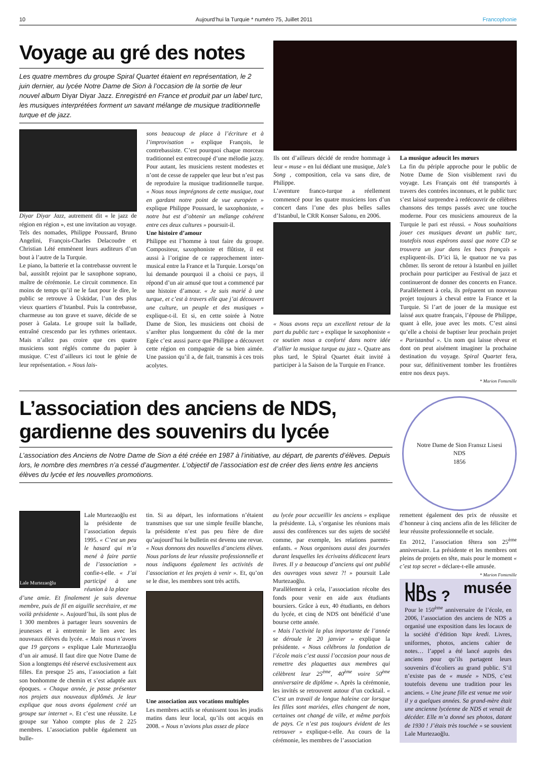10 Aujourd’hui la Turquie * numéro 75, Juillet 2011 Francophonie
Voyage au gré des notes
Les quatre membres du groupe Spiral Quartet étaient en représentation, le 2 juin dernier, au lycée Notre Dame de Sion à l’occasion de la sortie de leur nouvel album Diyar Diyar Jazz. Enregistré en France et produit par un label turc, les musiques interprétées forment un savant mélange de musique traditionnelle turque et de jazz.
Diyar Diyar Jazz, autrement dit « le jazz de région en région », est une invitation au voyage.
Tels des nomades, Philippe Poussard, Bruno Angelini, François-Charles Delacoudre et Christian Lété emmènent leurs auditeurs d’un bout à l’autre de la Turquie.
Le piano, la batterie et la contrebasse ouvrent le bal, aussitôt rejoint par le saxophone soprano, maître de cérémonie. Le circuit commence. En moins de temps qu’il ne le faut pour le dire, le public se retrouve à Üsküdar, l’un des plus vieux quartiers d’Istanbul. Puis la contrebasse, charmeuse au ton grave et suave, décide de se poser à Galata. Le groupe suit la ballade, entraîné crescendo par les rythmes orientaux. Mais n’allez pas croire que ces quatre musiciens sont réglés comme du papier à musique. C’est d’ailleurs ici tout le génie de leur représentation. « Nous lais-
sons beaucoup de place à l’écriture et à l’improvisation » explique François, le contrebassiste. C’est pourquoi chaque morceau traditionnel est entrecoupé d’une mélodie jazzy. Pour autant, les musiciens restent modestes et n’ont de cesse de rappeler que leur but n’est pas de reproduire la musique traditionnelle turque. « Nous nous imprégnons de cette musique, tout en gardant notre point de vue européen » explique Philippe Poussard, le saxophoniste, « notre but est d’obtenir un mélange cohérent entre ces deux cultures » poursuit-il.
Une histoire d’amour
Philippe est l’homme à tout faire du groupe. Compositeur, saxophoniste et flûtiste, il est aussi à l’origine de ce rapprochement inter-musical entre la France et la Turquie. Lorsqu’on lui demande pourquoi il a choisi ce pays, il répond d’un air amusé que tout a commencé par une histoire d’amour. « Je suis marié à une turque, et c’est à travers elle que j’ai découvert une culture, un peuple et des musiques » explique-t-il. Et si, en cette soirée à Notre Dame de Sion, les musiciens ont choisi de s’arrêter plus longuement du côté de la mer Egée c’est aussi parce que Philippe a découvert cette région en compagnie de sa bien aimée. Une passion qu’il a, de fait, transmis à ces trois acolytes.
Ils ont d’ailleurs décidé de rendre hommage à leur « muse » en lui dédiant une musique, Jale’s Song , composition, cela va sans dire, de Philippe.
L’aventure franco-turque a réellement commencé pour les quatre musiciens lors d’un concert dans l’une des plus belles salles d’Istanbul, le CRR Konser Salonu, en 2006.
« Nous avons reçu un excellent retour de la part du public turc » explique le saxophoniste « ce soutien nous a conforté dans notre idée d’allier la musique turque au jazz ». Quatre ans plus tard, le Spiral Quartet était invité à participer à la Saison de la Turquie en France.
La musique adoucit les mœurs
La fin du périple approche pour le public de Notre Dame de Sion visiblement ravi du voyage. Les Français ont été transportés à travers des contrées inconnues, et le public turc s’est laissé surprendre à redécouvrir de célèbres chansons des temps passés avec une touche moderne. Pour ces musiciens amoureux de la Turquie le pari est réussi. « Nous souhaitions jouer ces musiques devant un public turc, toutefois nous espérons aussi que notre CD se trouvera un jour dans les bacs français » expliquent-ils. D’ici là, le quatuor ne va pas chômer. Ils seront de retour à Istanbul en juillet prochain pour participer au Festival de jazz et continueront de donner des concerts en France. Parallèlement à cela, ils préparent un nouveau projet toujours à cheval entre la France et la Turquie. Si l’art de jouer de la musique est laissé aux quatre français, l’épouse de Philippe, quant à elle, joue avec les mots. C’est ainsi qu’elle a choisi de baptiser leur prochain projet « Paristanbul ». Un nom qui laisse rêveur et dont on peut aisément imaginer la prochaine destination du voyage. Spiral Quartet fera, pour sur, définitivement tomber les frontières entre nos deux pays.
* Marion Fontenille
L’association des anciens de NDS, gardienne des souvenirs du lycée
L’association des Anciens de Notre Dame de Sion a été créée en 1987 à l’initiative, au départ, de parents d’élèves. Depuis lors, le nombre des membres n’a cessé d’augmenter. L’objectif de l’association est de créer des liens entre les anciens élèves du lycée et les nouvelles promotions.
Notre Dame de Sion Fransız Lisesi
NDS
1856
Lale Murtezaoğlu
Lale Murtezaoğlu est la présidente de l’association depuis 1995. « C’est un peu le hasard qui m’a mené à faire partie de l’association » confie-t-elle. « J’ai participé à une réunion à la place
d’une amie. Et finalement je suis devenue membre, puis de fil en aiguille secrétaire, et me voilà présidente ». Aujourd’hui, ils sont plus de 1 300 membres à partager leurs souvenirs de jeunesses et à entretenir le lien avec les nouveaux élèves du lycée. « Mais nous n’avons que 19 garçons » explique Lale Murtezaoğlu d’un air amusé. Il faut dire que Notre Dame de Sion a longtemps été réservé exclusivement aux filles. En presque 25 ans, l’association a fait son bonhomme de chemin et s’est adaptée aux époques. « Chaque année, je passe présenter nos projets aux nouveaux diplômés. Je leur explique que nous avons également créé un groupe sur internet ». Et c’est une réussite. Le groupe sur Yahoo compte plus de 2 225 membres. L’association publie également un bulle-
tin. Si au départ, les informations n’étaient transmises que sur une simple feuille blanche, la présidente n’est pas peu fière de dire qu’aujourd’hui le bulletin est devenu une revue. « Nous donnons des nouvelles d’anciens élèves. Nous parlons de leur réussite professionnelle et nous indiquons également les activités de l’association et les projets à venir ». Et, qu’on se le dise, les membres sont très actifs.
Une association aux vocations multiples
Les membres actifs se réunissent tous les jeudis matins dans leur local, qu’ils ont acquis en 2008. « Nous n’avions plus assez de place
au lycée pour accueillir les anciens » explique la présidente. Là, s’organise les réunions mais aussi des conférences sur des sujets de société comme, par exemple, les relations parents-enfants. « Nous organisons aussi des journées durant lesquelles les écrivains dédicacent leurs livres. Il y a beaucoup d’anciens qui ont publié des ouvrages vous savez ?! » poursuit Lale Murtezaoğlu.
Parallèlement à cela, l’association récolte des fonds pour venir en aide aux étudiants boursiers. Grâce à eux, 40 étudiants, en dehors du lycée, et cinq de NDS ont bénéficié d’une bourse cette année.
« Mais l’activité la plus importante de l’année se déroule le 20 janvier » explique la présidente. « Nous célébrons la fondation de l’école mais c’est aussi l’occasion pour nous de remettre des plaquettes aux membres qui célèbrent leur 25<sup>ème</sup>, 40<sup>ème</sup> voire 50<sup>ème</sup> anniversaire de diplôme ». Après la cérémonie, les invités se retrouvent autour d’un cocktail. « C’est un travail de longue haleine car lorsque les filles sont mariées, elles changent de nom, certaines ont changé de ville, et même parfois de pays. Ce n’est pas toujours évident de les retrouver » explique-t-elle. Au cours de la cérémonie, les membres de l’association
remettent également des prix de réussite et d’honneur à cinq anciens afin de les féliciter de leur réussite professionnelle et sociale.
En 2012, l’association fêtera son 25<sup>ème</sup> anniversaire. La présidente et les membres ont pleins de projets en tête, mais pour le moment « c’est top secret » déclare-t-elle amusée.
* Marion Fontenille
Un musée NDS ?
Pour le 150<sup>ème</sup> anniversaire de l’école, en 2006, l’association des anciens de NDS a organisé une exposition dans les locaux de la société d’édition Yapı kredi. Livres, uniformes, photos, anciens cahier de notes… l’appel a été lancé auprès des anciens pour qu’ils partagent leurs souvenirs d’écoliers au grand public. S’il n’existe pas de « musée » NDS, c’est toutefois devenu une tradition pour les anciens. « Une jeune fille est venue me voir il y a quelques années. Sa grand-mère était une ancienne lycéenne de NDS et venait de décéder. Elle m’a donné ses photos, datant de 1930 ! J’étais très touchée » se souvient Lale Murtezaoğlu.